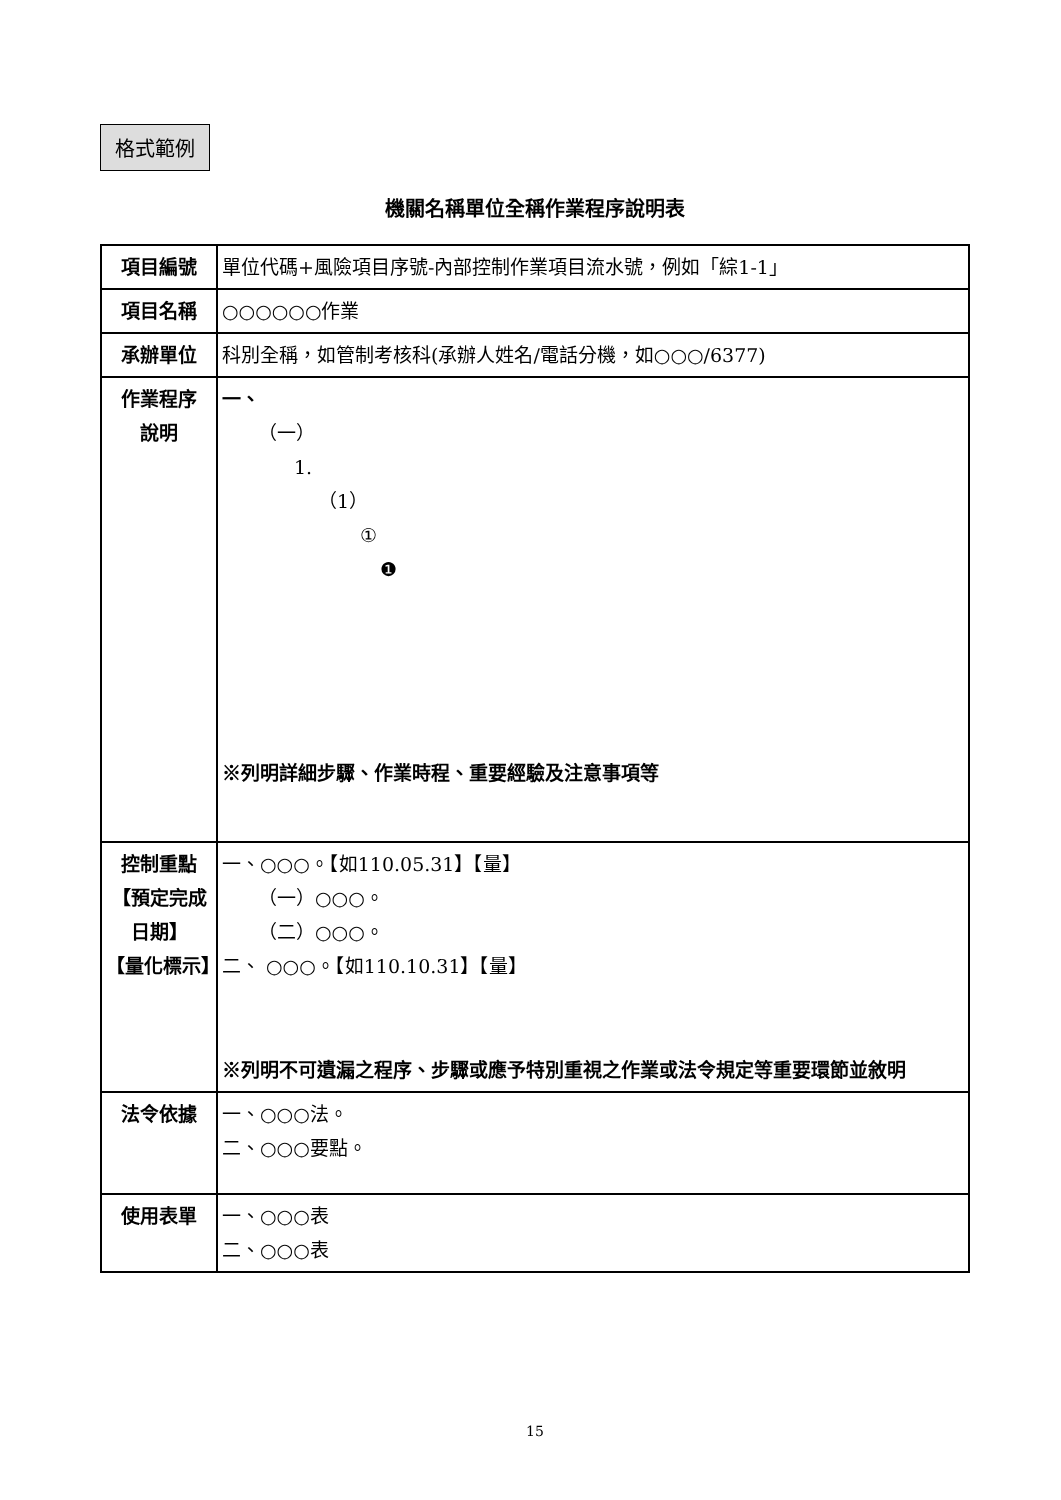格式範例
機關名稱單位全稱作業程序說明表
| 項目編號 | 單位代碼+風險項目序號-內部控制作業項目流水號，例如「綜1-1」 |
| 項目名稱 | ○○○○○○作業 |
| 承辦單位 | 科別全稱，如管制考核科(承辦人姓名/電話分機，如○○○/6377) |
| 作業程序 說明 | 一、 （一） 1. （1） ① ❶ ※列明詳細步驟、作業時程、重要經驗及注意事項等 |
| 控制重點 【預定完成日期】 【量化標示】 | 一、○○○。【如110.05.31】【量】 （一）○○○。 （二）○○○。 二、 ○○○。【如110.10.31】【量】 ※列明不可遺漏之程序、步驟或應予特別重視之作業或法令規定等重要環節並敘明 |
| 法令依據 | 一、○○○法。 二、○○○要點。 |
| 使用表單 | 一、○○○表 二、○○○表 |
15